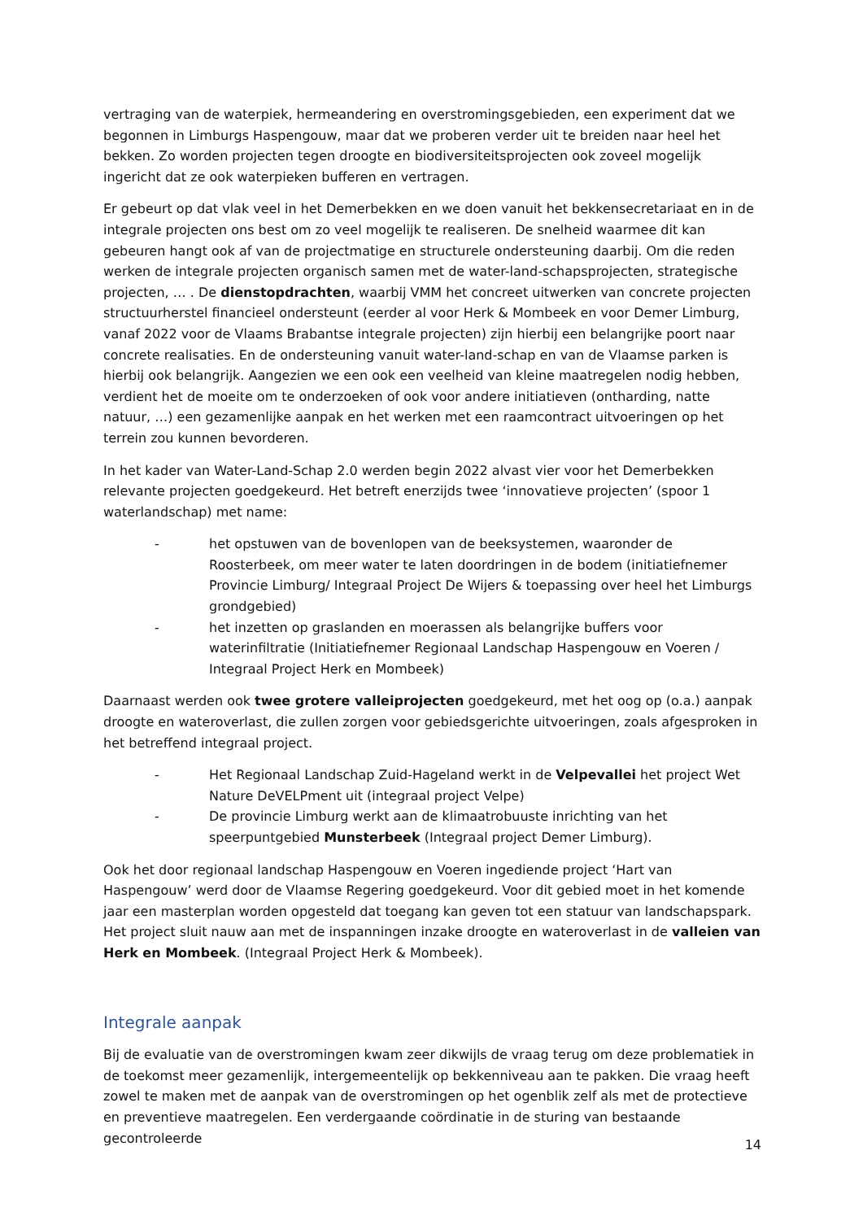vertraging van de waterpiek, hermeandering en overstromingsgebieden, een experiment dat we begonnen in Limburgs Haspengouw, maar dat we proberen verder uit te breiden naar heel het bekken. Zo worden projecten tegen droogte en biodiversiteitsprojecten ook zoveel mogelijk ingericht dat ze ook waterpieken bufferen en vertragen.
Er gebeurt op dat vlak veel in het Demerbekken en we doen vanuit het bekkensecretariaat en in de integrale projecten ons best om zo veel mogelijk te realiseren. De snelheid waarmee dit kan gebeuren hangt ook af van de projectmatige en structurele ondersteuning daarbij. Om die reden werken de integrale projecten organisch samen met de water-land-schapsprojecten, strategische projecten, … . De dienstopdrachten, waarbij VMM het concreet uitwerken van concrete projecten structuurherstel financieel ondersteunt (eerder al voor Herk & Mombeek en voor Demer Limburg, vanaf 2022 voor de Vlaams Brabantse integrale projecten) zijn hierbij een belangrijke poort naar concrete realisaties. En de ondersteuning vanuit water-land-schap en van de Vlaamse parken is hierbij ook belangrijk. Aangezien we een ook een veelheid van kleine maatregelen nodig hebben, verdient het de moeite om te onderzoeken of ook voor andere initiatieven (ontharding, natte natuur, …) een gezamenlijke aanpak en het werken met een raamcontract uitvoeringen op het terrein zou kunnen bevorderen.
In het kader van Water-Land-Schap 2.0 werden begin 2022 alvast vier voor het Demerbekken relevante projecten goedgekeurd. Het betreft enerzijds twee ‘innovatieve projecten’ (spoor 1 waterlandschap) met name:
- het opstuwen van de bovenlopen van de beeksystemen, waaronder de Roosterbeek, om meer water te laten doordringen in de bodem (initiatiefnemer Provincie Limburg/ Integraal Project De Wijers & toepassing over heel het Limburgs grondgebied)
- het inzetten op graslanden en moerassen als belangrijke buffers voor waterinfiltratie (Initiatiefnemer Regionaal Landschap Haspengouw en Voeren / Integraal Project Herk en Mombeek)
Daarnaast werden ook twee grotere valleiprojecten goedgekeurd, met het oog op (o.a.) aanpak droogte en wateroverlast, die zullen zorgen voor gebiedsgerichte uitvoeringen, zoals afgesproken in het betreffend integraal project.
- Het Regionaal Landschap Zuid-Hageland werkt in de Velpevallei het project Wet Nature DeVELPment uit (integraal project Velpe)
- De provincie Limburg werkt aan de klimaatrobuuste inrichting van het speerpuntgebied Munsterbeek (Integraal project Demer Limburg).
Ook het door regionaal landschap Haspengouw en Voeren ingediende project ‘Hart van Haspengouw’ werd door de Vlaamse Regering goedgekeurd. Voor dit gebied moet in het komende jaar een masterplan worden opgesteld dat toegang kan geven tot een statuur van landschapspark. Het project sluit nauw aan met de inspanningen inzake droogte en wateroverlast in de valleien van Herk en Mombeek. (Integraal Project Herk & Mombeek).
Integrale aanpak
Bij de evaluatie van de overstromingen kwam zeer dikwijls de vraag terug om deze problematiek in de toekomst meer gezamenlijk, intergemeentelijk op bekkenniveau aan te pakken. Die vraag heeft zowel te maken met de aanpak van de overstromingen op het ogenblik zelf als met de protectieve en preventieve maatregelen. Een verdergaande coördinatie in de sturing van bestaande gecontroleerde
14